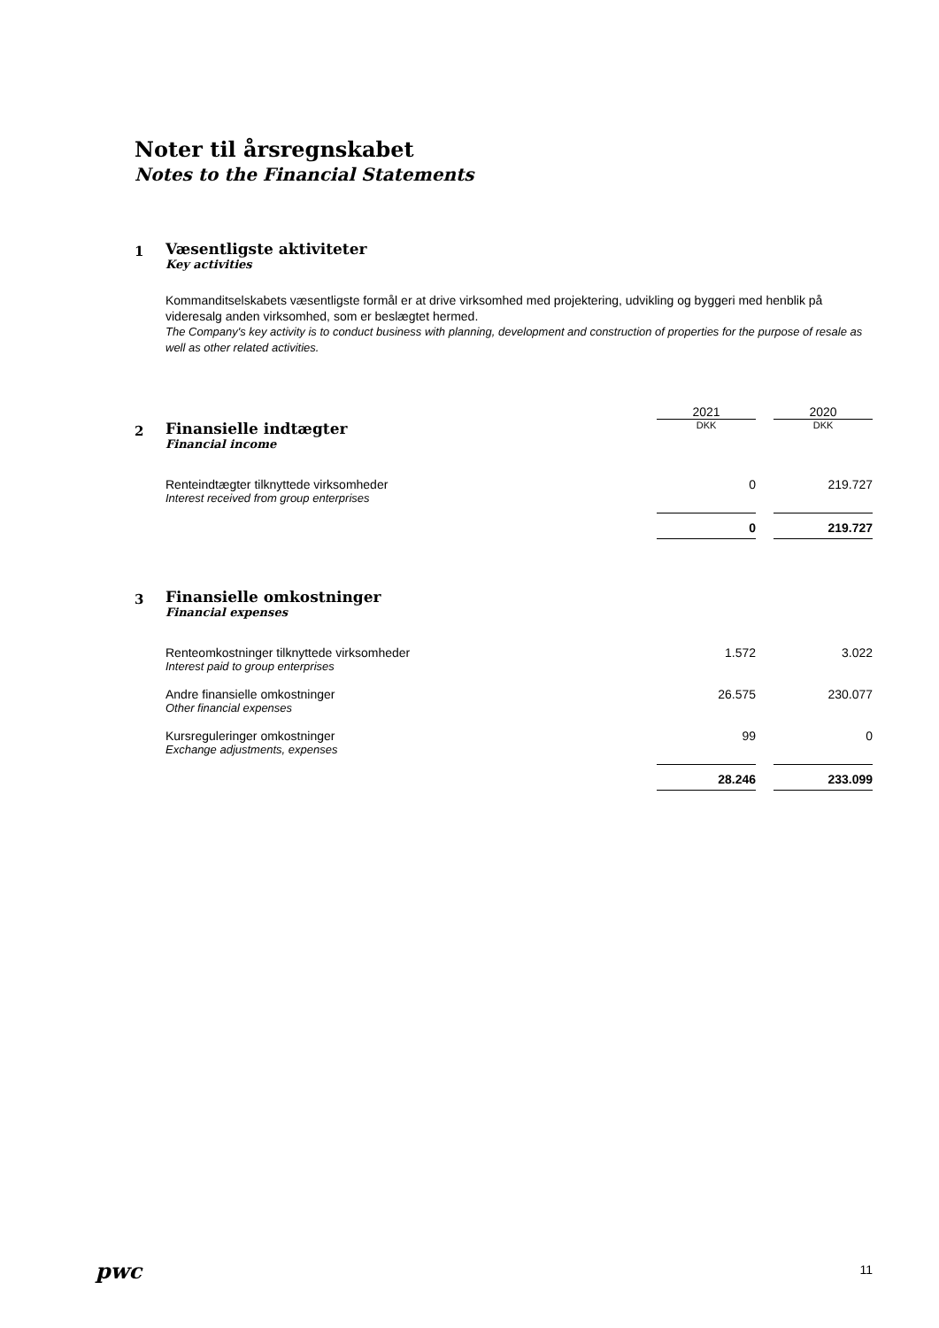Noter til årsregnskabet
Notes to the Financial Statements
1
Væsentligste aktiviteter
Key activities
Kommanditselskabets væsentligste formål er at drive virksomhed med projektering, udvikling og byggeri med henblik på videresalg anden virksomhed, som er beslægtet hermed.
The Company's key activity is to conduct business with planning, development and construction of properties for the purpose of resale as well as other related activities.
| | 2021 | | 2020 |
| 2 Finansielle indtægter Financial income | DKK | | DKK |
| Renteindtægter tilknyttede virksomheder Interest received from group enterprises | 0 | | 219.727 |
| | 0 | | 219.727 |
| 3 Finansielle omkostninger Financial expenses | | | |
| Renteomkostninger tilknyttede virksomheder Interest paid to group enterprises | 1.572 | | 3.022 |
| Andre finansielle omkostninger Other financial expenses | 26.575 | | 230.077 |
| Kursreguleringer omkostninger Exchange adjustments, expenses | 99 | | 0 |
| | 28.246 | | 233.099 |
pwc 11